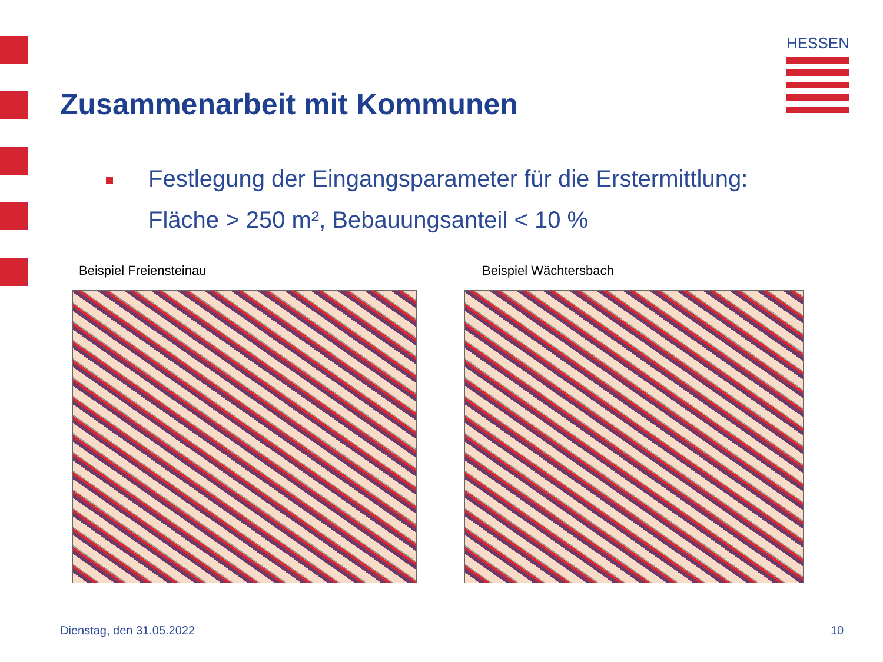HESSEN
Zusammenarbeit mit Kommunen
Festlegung der Eingangsparameter für die Erstermittlung:
Fläche > 250 m², Bebauungsanteil < 10 %
Beispiel Freiensteinau Beispiel Wächtersbach
Dienstag, den 31.05.2022 10